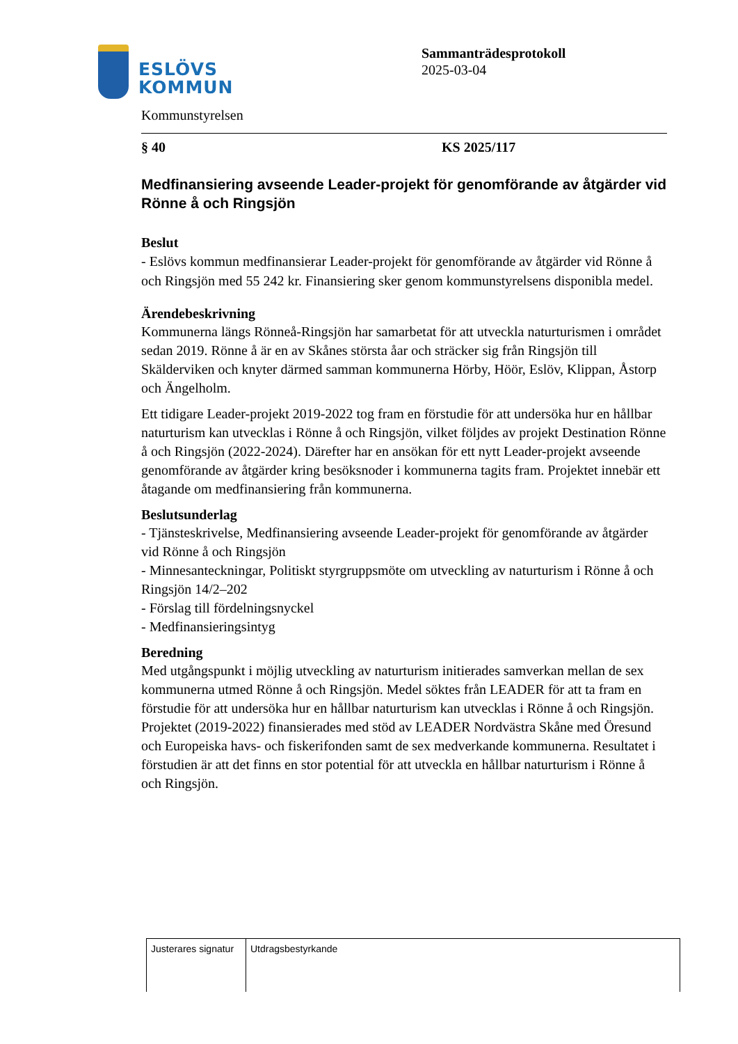ESLÖVS
KOMMUN
Sammanträdesprotokoll
2025-03-04
Kommunstyrelsen
§ 40 KS 2025/117
Medfinansiering avseende Leader-projekt för genomförande av åtgärder vid Rönne å och Ringsjön
Beslut
- Eslövs kommun medfinansierar Leader-projekt för genomförande av åtgärder vid Rönne å och Ringsjön med 55 242 kr. Finansiering sker genom kommunstyrelsens disponibla medel.
Ärendebeskrivning
Kommunerna längs Rönneå-Ringsjön har samarbetat för att utveckla naturturismen i området sedan 2019. Rönne å är en av Skånes största åar och sträcker sig från Ringsjön till Skälderviken och knyter därmed samman kommunerna Hörby, Höör, Eslöv, Klippan, Åstorp och Ängelholm.
Ett tidigare Leader-projekt 2019-2022 tog fram en förstudie för att undersöka hur en hållbar naturturism kan utvecklas i Rönne å och Ringsjön, vilket följdes av projekt Destination Rönne å och Ringsjön (2022-2024). Därefter har en ansökan för ett nytt Leader-projekt avseende genomförande av åtgärder kring besöksnoder i kommunerna tagits fram. Projektet innebär ett åtagande om medfinansiering från kommunerna.
Beslutsunderlag
- Tjänsteskrivelse, Medfinansiering avseende Leader-projekt för genomförande av åtgärder vid Rönne å och Ringsjön
- Minnesanteckningar, Politiskt styrgruppsmöte om utveckling av naturturism i Rönne å och Ringsjön 14/2–202
- Förslag till fördelningsnyckel
- Medfinansieringsintyg
Beredning
Med utgångspunkt i möjlig utveckling av naturturism initierades samverkan mellan de sex kommunerna utmed Rönne å och Ringsjön. Medel söktes från LEADER för att ta fram en förstudie för att undersöka hur en hållbar naturturism kan utvecklas i Rönne å och Ringsjön. Projektet (2019-2022) finansierades med stöd av LEADER Nordvästra Skåne med Öresund och Europeiska havs- och fiskerifonden samt de sex medverkande kommunerna. Resultatet i förstudien är att det finns en stor potential för att utveckla en hållbar naturturism i Rönne å och Ringsjön.
| Justerares signatur | Utdragsbestyrkande |